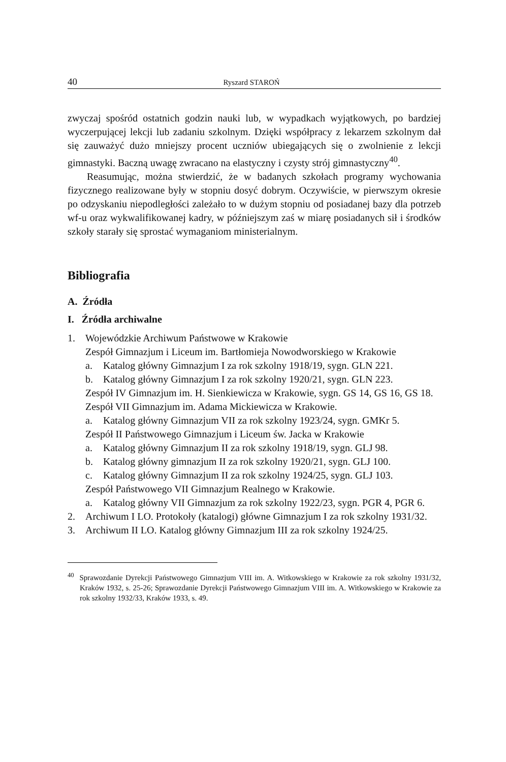40 Ryszard STAROŃ
zwyczaj spośród ostatnich godzin nauki lub, w wypadkach wyjątkowych, po bardziej wyczerpującej lekcji lub zadaniu szkolnym. Dzięki współpracy z lekarzem szkolnym dał się zauważyć dużo mniejszy procent uczniów ubiegających się o zwolnienie z lekcji gimnastyki. Baczną uwagę zwracano na elastyczny i czysty strój gimnastyczny<sup>40</sup>.
Reasumując, można stwierdzić, że w badanych szkołach programy wychowania fizycznego realizowane były w stopniu dosyć dobrym. Oczywiście, w pierwszym okresie po odzyskaniu niepodległości zależało to w dużym stopniu od posiadanej bazy dla potrzeb wf-u oraz wykwalifikowanej kadry, w późniejszym zaś w miarę posiadanych sił i środków szkoły starały się sprostać wymaganiom ministerialnym.
Bibliografia
A. Źródła
I. Źródła archiwalne
1. Wojewódzkie Archiwum Państwowe w Krakowie
Zespół Gimnazjum i Liceum im. Bartłomieja Nowodworskiego w Krakowie
a. Katalog główny Gimnazjum I za rok szkolny 1918/19, sygn. GLN 221.
b. Katalog główny Gimnazjum I za rok szkolny 1920/21, sygn. GLN 223.
Zespół IV Gimnazjum im. H. Sienkiewicza w Krakowie, sygn. GS 14, GS 16, GS 18.
Zespół VII Gimnazjum im. Adama Mickiewicza w Krakowie.
a. Katalog główny Gimnazjum VII za rok szkolny 1923/24, sygn. GMKr 5.
Zespół II Państwowego Gimnazjum i Liceum św. Jacka w Krakowie
a. Katalog główny Gimnazjum II za rok szkolny 1918/19, sygn. GLJ 98.
b. Katalog główny gimnazjum II za rok szkolny 1920/21, sygn. GLJ 100.
c. Katalog główny Gimnazjum II za rok szkolny 1924/25, sygn. GLJ 103.
Zespół Państwowego VII Gimnazjum Realnego w Krakowie.
a. Katalog główny VII Gimnazjum za rok szkolny 1922/23, sygn. PGR 4, PGR 6.
2. Archiwum I LO. Protokoły (katalogi) główne Gimnazjum I za rok szkolny 1931/32.
3. Archiwum II LO. Katalog główny Gimnazjum III za rok szkolny 1924/25.
<sup>40</sup> Sprawozdanie Dyrekcji Państwowego Gimnazjum VIII im. A. Witkowskiego w Krakowie za rok szkolny 1931/32, Kraków 1932, s. 25-26; Sprawozdanie Dyrekcji Państwowego Gimnazjum VIII im. A. Witkowskiego w Krakowie za rok szkolny 1932/33, Kraków 1933, s. 49.